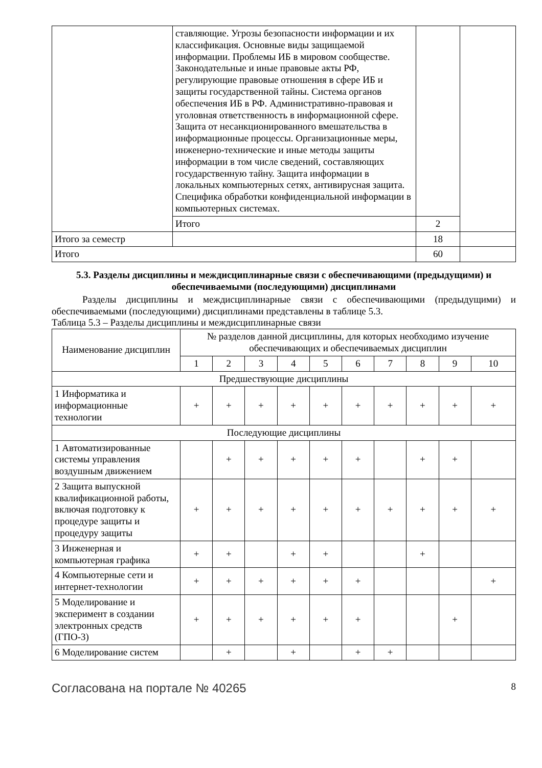| | ставляющие. Угрозы безопасности информации и их классификация. Основные виды защищаемой информации. Проблемы ИБ в мировом сообществе. Законодательные и иные правовые акты РФ, регулирующие правовые отношения в сфере ИБ и защиты государственной тайны. Система органов обеспечения ИБ в РФ. Административно-правовая и уголовная ответственность в информационной сфере. Защита от несанкционированного вмешательства в информационные процессы. Организационные меры, инженерно-технические и иные методы защиты информации в том числе сведений, составляющих государственную тайну. Защита информации в локальных компьютерных сетях, антивирусная защита. Специфика обработки конфиденциальной информации в компьютерных системах. | | |
| | Итого | 2 | |
| Итого за семестр | | 18 | |
| Итого | | 60 | |
5.3. Разделы дисциплины и междисциплинарные связи с обеспечивающими (предыдущими) и обеспечиваемыми (последующими) дисциплинами
Разделы дисциплины и междисциплинарные связи с обеспечивающими (предыдущими) и обеспечиваемыми (последующими) дисциплинами представлены в таблице 5.3.
Таблица 5.3 – Разделы дисциплины и междисциплинарные связи
| Наименование дисциплин | № разделов данной дисциплины, для которых необходимо изучение обеспечивающих и обеспечиваемых дисциплин | | | | | | | | | |
| --- | --- | --- | --- | --- | --- | --- | --- | --- | --- | --- |
| | 1 | 2 | 3 | 4 | 5 | 6 | 7 | 8 | 9 | 10 |
| Предшествующие дисциплины | | | | | | | | | | |
| 1 Информатика и информационные технологии | + | + | + | + | + | + | + | + | + | + |
| Последующие дисциплины | | | | | | | | | | |
| 1 Автоматизированные системы управления воздушным движением | | + | + | + | + | + | | + | + | |
| 2 Защита выпускной квалификационной работы, включая подготовку к процедуре защиты и процедуру защиты | + | + | + | + | + | + | + | + | + | + |
| 3 Инженерная и компьютерная графика | + | + | | + | + | | | + | | |
| 4 Компьютерные сети и интернет-технологии | + | + | + | + | + | + | | | | + |
| 5 Моделирование и эксперимент в создании электронных средств (ГПО-3) | + | + | + | + | + | + | | | + | |
| 6 Моделирование систем | | + | | + | | + | + | | | |
Согласована на портале № 40265 8